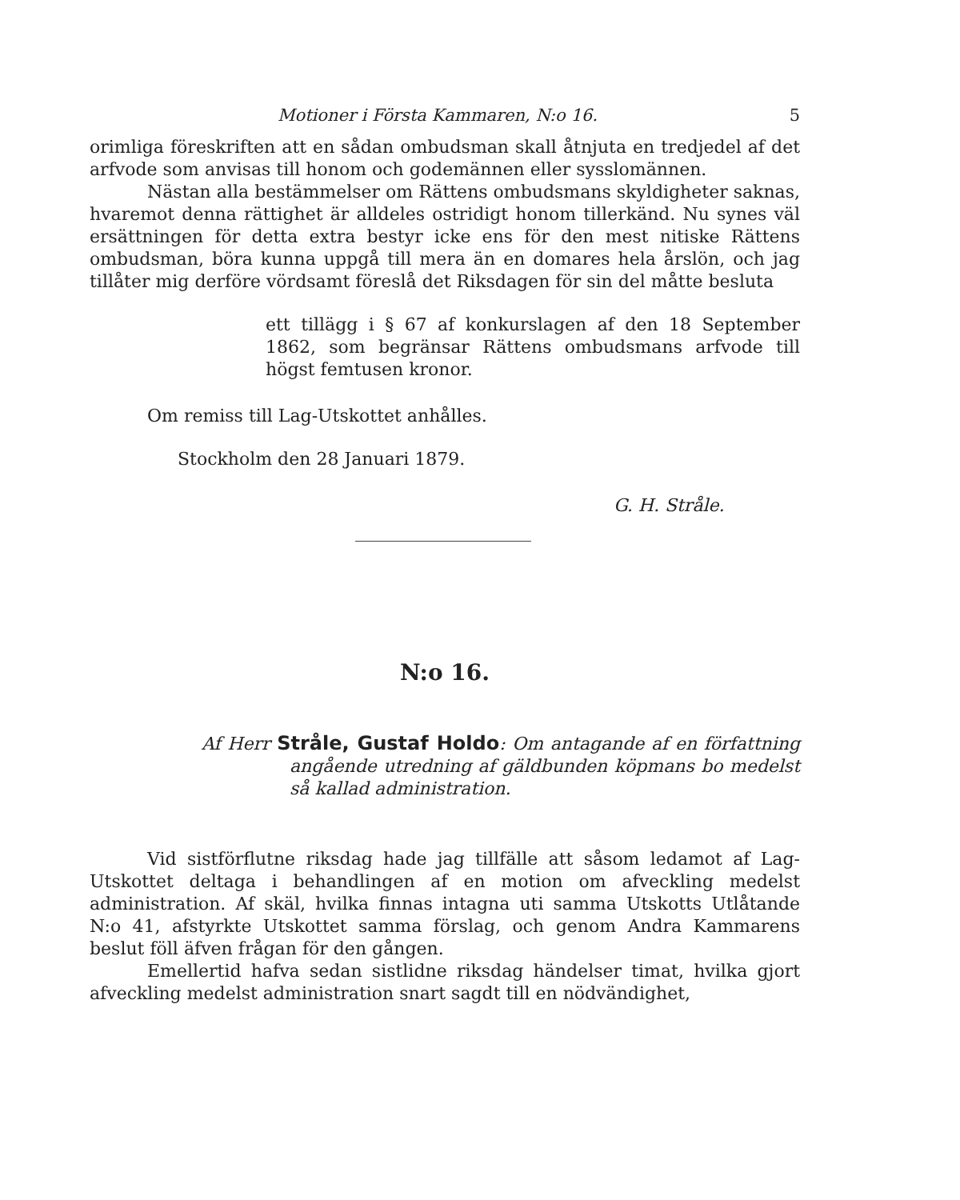Motioner i Första Kammaren, N:o 16. 5
orimliga föreskriften att en sådan ombudsman skall åtnjuta en tredjedel af det arfvode som anvisas till honom och godemännen eller sysslomännen.
Nästan alla bestämmelser om Rättens ombudsmans skyldigheter saknas, hvaremot denna rättighet är alldeles ostridigt honom tillerkänd. Nu synes väl ersättningen för detta extra bestyr icke ens för den mest nitiske Rättens ombudsman, böra kunna uppgå till mera än en domares hela årslön, och jag tillåter mig derföre vördsamt föreslå det Riksdagen för sin del måtte besluta
ett tillägg i § 67 af konkurslagen af den 18 September 1862, som begränsar Rättens ombudsmans arfvode till högst femtusen kronor.
Om remiss till Lag-Utskottet anhålles.
Stockholm den 28 Januari 1879.
G. H. Stråle.
N:o 16.
Af Herr Stråle, Gustaf Holdo: Om antagande af en författning angående utredning af gäldbunden köpmans bo medelst så kallad administration.
Vid sistförflutne riksdag hade jag tillfälle att såsom ledamot af Lag-Utskottet deltaga i behandlingen af en motion om afveckling medelst administration. Af skäl, hvilka finnas intagna uti samma Utskotts Utlåtande N:o 41, afstyrkte Utskottet samma förslag, och genom Andra Kammarens beslut föll äfven frågan för den gången.
Emellertid hafva sedan sistlidne riksdag händelser timat, hvilka gjort afveckling medelst administration snart sagdt till en nödvändighet,